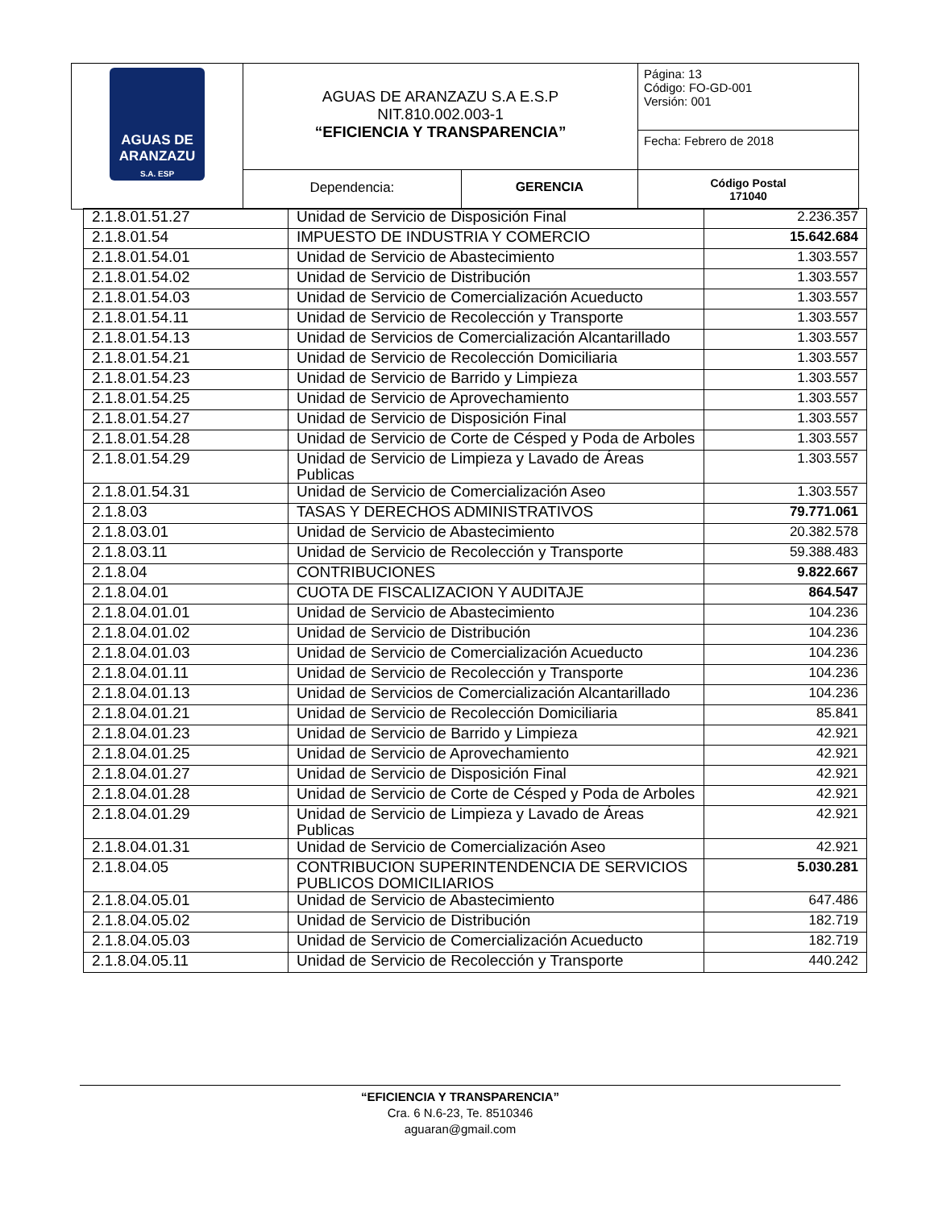| AGUAS DE ARANZAZU S.A. ESP | AGUAS DE ARANZAZU S.A E.S.P NIT.810.002.003-1 “EFICIENCIA Y TRANSPARENCIA” | | Página: 13 Código: FO-GD-001 Versión: 001 |
| | | | Fecha: Febrero de 2018 |
| | Dependencia: | GERENCIA | Código Postal 171040 |
| 2.1.8.01.51.27 | Unidad de Servicio de Disposición Final | 2.236.357 |
| 2.1.8.01.54 | IMPUESTO DE INDUSTRIA Y COMERCIO | 15.642.684 |
| 2.1.8.01.54.01 | Unidad de Servicio de Abastecimiento | 1.303.557 |
| 2.1.8.01.54.02 | Unidad de Servicio de Distribución | 1.303.557 |
| 2.1.8.01.54.03 | Unidad de Servicio de Comercialización Acueducto | 1.303.557 |
| 2.1.8.01.54.11 | Unidad de Servicio de Recolección y Transporte | 1.303.557 |
| 2.1.8.01.54.13 | Unidad de Servicios de Comercialización Alcantarillado | 1.303.557 |
| 2.1.8.01.54.21 | Unidad de Servicio de Recolección Domiciliaria | 1.303.557 |
| 2.1.8.01.54.23 | Unidad de Servicio de Barrido y Limpieza | 1.303.557 |
| 2.1.8.01.54.25 | Unidad de Servicio de Aprovechamiento | 1.303.557 |
| 2.1.8.01.54.27 | Unidad de Servicio de Disposición Final | 1.303.557 |
| 2.1.8.01.54.28 | Unidad de Servicio de Corte de Césped y Poda de Arboles | 1.303.557 |
| 2.1.8.01.54.29 | Unidad de Servicio de Limpieza y Lavado de Áreas Publicas | 1.303.557 |
| 2.1.8.01.54.31 | Unidad de Servicio de Comercialización Aseo | 1.303.557 |
| 2.1.8.03 | TASAS Y DERECHOS ADMINISTRATIVOS | 79.771.061 |
| 2.1.8.03.01 | Unidad de Servicio de Abastecimiento | 20.382.578 |
| 2.1.8.03.11 | Unidad de Servicio de Recolección y Transporte | 59.388.483 |
| 2.1.8.04 | CONTRIBUCIONES | 9.822.667 |
| 2.1.8.04.01 | CUOTA DE FISCALIZACION Y AUDITAJE | 864.547 |
| 2.1.8.04.01.01 | Unidad de Servicio de Abastecimiento | 104.236 |
| 2.1.8.04.01.02 | Unidad de Servicio de Distribución | 104.236 |
| 2.1.8.04.01.03 | Unidad de Servicio de Comercialización Acueducto | 104.236 |
| 2.1.8.04.01.11 | Unidad de Servicio de Recolección y Transporte | 104.236 |
| 2.1.8.04.01.13 | Unidad de Servicios de Comercialización Alcantarillado | 104.236 |
| 2.1.8.04.01.21 | Unidad de Servicio de Recolección Domiciliaria | 85.841 |
| 2.1.8.04.01.23 | Unidad de Servicio de Barrido y Limpieza | 42.921 |
| 2.1.8.04.01.25 | Unidad de Servicio de Aprovechamiento | 42.921 |
| 2.1.8.04.01.27 | Unidad de Servicio de Disposición Final | 42.921 |
| 2.1.8.04.01.28 | Unidad de Servicio de Corte de Césped y Poda de Arboles | 42.921 |
| 2.1.8.04.01.29 | Unidad de Servicio de Limpieza y Lavado de Áreas Publicas | 42.921 |
| 2.1.8.04.01.31 | Unidad de Servicio de Comercialización Aseo | 42.921 |
| 2.1.8.04.05 | CONTRIBUCION SUPERINTENDENCIA DE SERVICIOS PUBLICOS DOMICILIARIOS | 5.030.281 |
| 2.1.8.04.05.01 | Unidad de Servicio de Abastecimiento | 647.486 |
| 2.1.8.04.05.02 | Unidad de Servicio de Distribución | 182.719 |
| 2.1.8.04.05.03 | Unidad de Servicio de Comercialización Acueducto | 182.719 |
| 2.1.8.04.05.11 | Unidad de Servicio de Recolección y Transporte | 440.242 |
“EFICIENCIA Y TRANSPARENCIA”
Cra. 6 N.6-23, Te. 8510346
aguaran@gmail.com